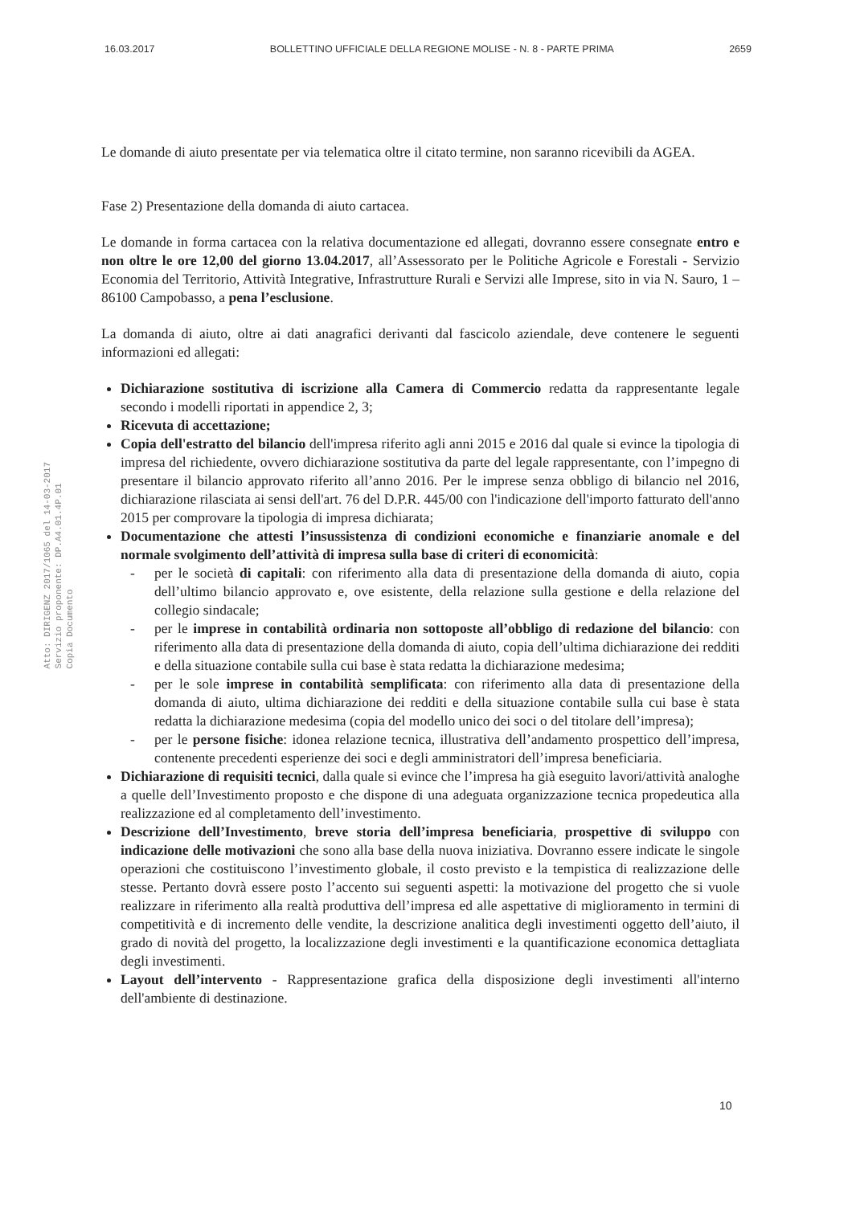16.03.2017 BOLLETTINO UFFICIALE DELLA REGIONE MOLISE - N. 8 - PARTE PRIMA 2659
Atto: DIRIGENZ 2017/1065 del 14-03-2017
Servizio proponente: DP.A4.01.4P.01
Copia Documento
Le domande di aiuto presentate per via telematica oltre il citato termine, non saranno ricevibili da AGEA.
Fase 2) Presentazione della domanda di aiuto cartacea.
Le domande in forma cartacea con la relativa documentazione ed allegati, dovranno essere consegnate entro e non oltre le ore 12,00 del giorno 13.04.2017, all’Assessorato per le Politiche Agricole e Forestali - Servizio Economia del Territorio, Attività Integrative, Infrastrutture Rurali e Servizi alle Imprese, sito in via N. Sauro, 1 – 86100 Campobasso, a pena l’esclusione.
La domanda di aiuto, oltre ai dati anagrafici derivanti dal fascicolo aziendale, deve contenere le seguenti informazioni ed allegati:
Dichiarazione sostitutiva di iscrizione alla Camera di Commercio redatta da rappresentante legale secondo i modelli riportati in appendice 2, 3;
Ricevuta di accettazione;
Copia dell'estratto del bilancio dell'impresa riferito agli anni 2015 e 2016 dal quale si evince la tipologia di impresa del richiedente, ovvero dichiarazione sostitutiva da parte del legale rappresentante, con l’impegno di presentare il bilancio approvato riferito all’anno 2016. Per le imprese senza obbligo di bilancio nel 2016, dichiarazione rilasciata ai sensi dell'art. 76 del D.P.R. 445/00 con l'indicazione dell'importo fatturato dell'anno 2015 per comprovare la tipologia di impresa dichiarata;
Documentazione che attesti l’insussistenza di condizioni economiche e finanziarie anomale e del normale svolgimento dell’attività di impresa sulla base di criteri di economicità:
- per le società di capitali: con riferimento alla data di presentazione della domanda di aiuto, copia dell’ultimo bilancio approvato e, ove esistente, della relazione sulla gestione e della relazione del collegio sindacale;
- per le imprese in contabilità ordinaria non sottoposte all’obbligo di redazione del bilancio: con riferimento alla data di presentazione della domanda di aiuto, copia dell’ultima dichiarazione dei redditi e della situazione contabile sulla cui base è stata redatta la dichiarazione medesima;
- per le sole imprese in contabilità semplificata: con riferimento alla data di presentazione della domanda di aiuto, ultima dichiarazione dei redditi e della situazione contabile sulla cui base è stata redatta la dichiarazione medesima (copia del modello unico dei soci o del titolare dell’impresa);
- per le persone fisiche: idonea relazione tecnica, illustrativa dell’andamento prospettico dell’impresa, contenente precedenti esperienze dei soci e degli amministratori dell’impresa beneficiaria.
Dichiarazione di requisiti tecnici, dalla quale si evince che l’impresa ha già eseguito lavori/attività analoghe a quelle dell’Investimento proposto e che dispone di una adeguata organizzazione tecnica propedeutica alla realizzazione ed al completamento dell’investimento.
Descrizione dell’Investimento, breve storia dell’impresa beneficiaria, prospettive di sviluppo con indicazione delle motivazioni che sono alla base della nuova iniziativa. Dovranno essere indicate le singole operazioni che costituiscono l’investimento globale, il costo previsto e la tempistica di realizzazione delle stesse. Pertanto dovrà essere posto l’accento sui seguenti aspetti: la motivazione del progetto che si vuole realizzare in riferimento alla realtà produttiva dell’impresa ed alle aspettative di miglioramento in termini di competitività e di incremento delle vendite, la descrizione analitica degli investimenti oggetto dell’aiuto, il grado di novità del progetto, la localizzazione degli investimenti e la quantificazione economica dettagliata degli investimenti.
Layout dell’intervento - Rappresentazione grafica della disposizione degli investimenti all'interno dell'ambiente di destinazione.
10